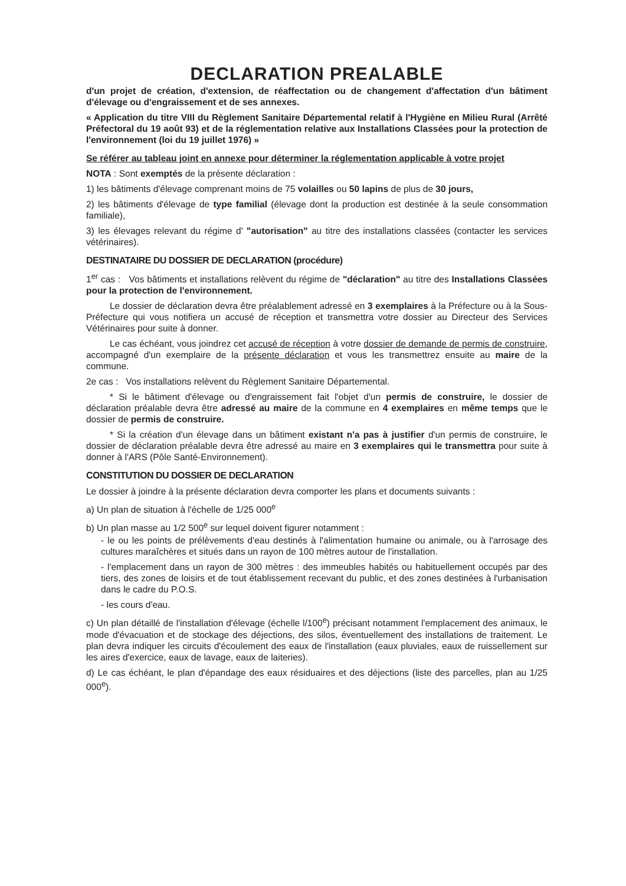DECLARATION PREALABLE
d'un projet de création, d'extension, de réaffectation ou de changement d'affectation d'un bâtiment d'élevage ou d'engraissement et de ses annexes.
« Application du titre VIII du Règlement Sanitaire Départemental relatif à l'Hygiène en Milieu Rural (Arrêté Préfectoral du 19 août 93) et de la réglementation relative aux Installations Classées pour la protection de l'environnement (loi du 19 juillet 1976) »
Se référer au tableau joint en annexe pour déterminer la réglementation applicable à votre projet
NOTA : Sont exemptés de la présente déclaration :
1) les bâtiments d'élevage comprenant moins de 75 volailles ou 50 lapins de plus de 30 jours,
2) les bâtiments d'élevage de type familial (élevage dont la production est destinée à la seule consommation familiale),
3) les élevages relevant du régime d' "autorisation" au titre des installations classées (contacter les services vétérinaires).
DESTINATAIRE DU DOSSIER DE DECLARATION (procédure)
1<sup>er</sup> cas : Vos bâtiments et installations relèvent du régime de "déclaration" au titre des Installations Classées pour la protection de l'environnement.
Le dossier de déclaration devra être préalablement adressé en 3 exemplaires à la Préfecture ou à la Sous-Préfecture qui vous notifiera un accusé de réception et transmettra votre dossier au Directeur des Services Vétérinaires pour suite à donner.
Le cas échéant, vous joindrez cet accusé de réception à votre dossier de demande de permis de construire, accompagné d'un exemplaire de la présente déclaration et vous les transmettrez ensuite au maire de la commune.
2e cas : Vos installations relèvent du Règlement Sanitaire Départemental.
* Si le bâtiment d'élevage ou d'engraissement fait l'objet d'un permis de construire, le dossier de déclaration préalable devra être adressé au maire de la commune en 4 exemplaires en même temps que le dossier de permis de construire.
* Si la création d'un élevage dans un bâtiment existant n'a pas à justifier d'un permis de construire, le dossier de déclaration préalable devra être adressé au maire en 3 exemplaires qui le transmettra pour suite à donner à l'ARS (Pôle Santé-Environnement).
CONSTITUTION DU DOSSIER DE DECLARATION
Le dossier à joindre à la présente déclaration devra comporter les plans et documents suivants :
a) Un plan de situation à l'échelle de 1/25 000<sup>e</sup>
b) Un plan masse au 1/2 500<sup>e</sup> sur lequel doivent figurer notamment :
- le ou les points de prélèvements d'eau destinés à l'alimentation humaine ou animale, ou à l'arrosage des cultures maraîchères et situés dans un rayon de 100 mètres autour de l'installation.
- l'emplacement dans un rayon de 300 mètres : des immeubles habités ou habituellement occupés par des tiers, des zones de loisirs et de tout établissement recevant du public, et des zones destinées à l'urbanisation dans le cadre du P.O.S.
- les cours d'eau.
c) Un plan détaillé de l'installation d'élevage (échelle l/100<sup>e</sup>) précisant notamment l'emplacement des animaux, le mode d'évacuation et de stockage des déjections, des silos, éventuellement des installations de traitement. Le plan devra indiquer les circuits d'écoulement des eaux de l'installation (eaux pluviales, eaux de ruissellement sur les aires d'exercice, eaux de lavage, eaux de laiteries).
d) Le cas échéant, le plan d'épandage des eaux résiduaires et des déjections (liste des parcelles, plan au 1/25 000<sup>e</sup>).